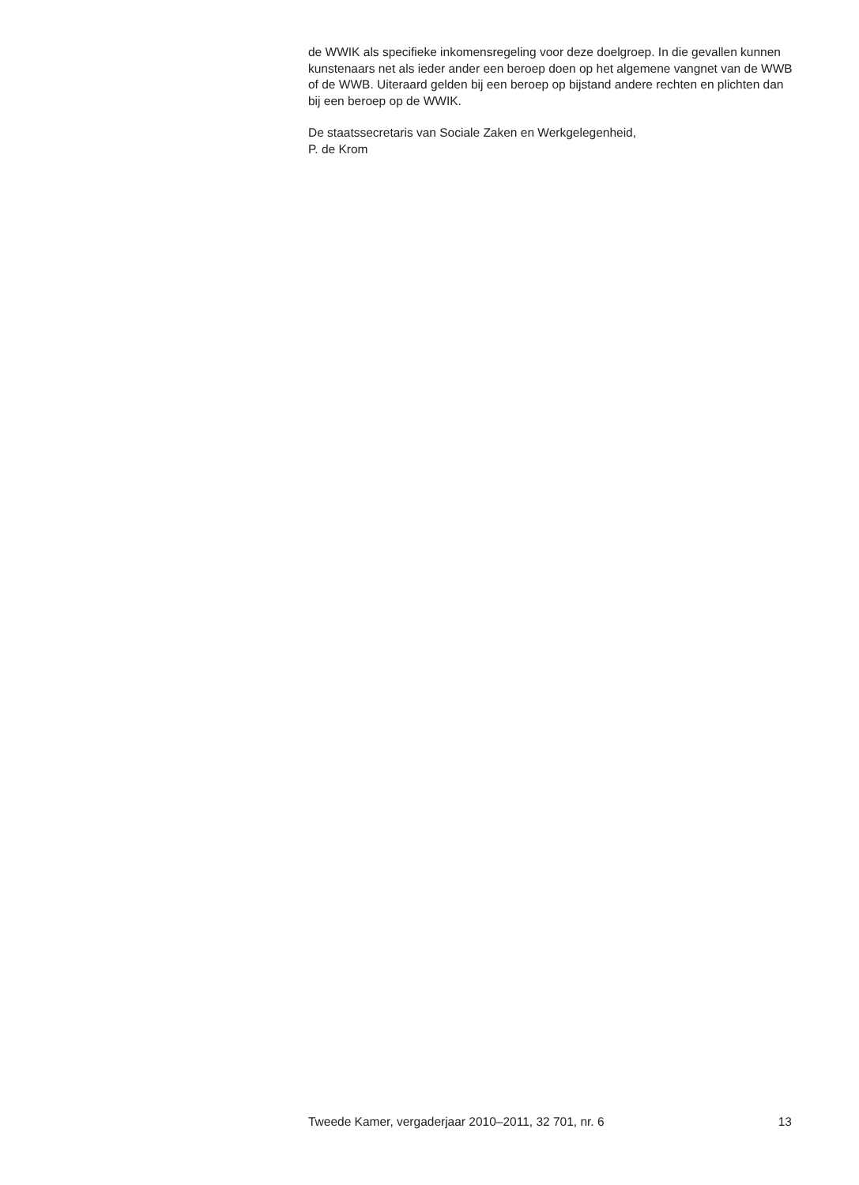de WWIK als specifieke inkomensregeling voor deze doelgroep. In die gevallen kunnen kunstenaars net als ieder ander een beroep doen op het algemene vangnet van de WWB of de WWB. Uiteraard gelden bij een beroep op bijstand andere rechten en plichten dan bij een beroep op de WWIK.
De staatssecretaris van Sociale Zaken en Werkgelegenheid,
P. de Krom
Tweede Kamer, vergaderjaar 2010–2011, 32 701, nr. 6 13